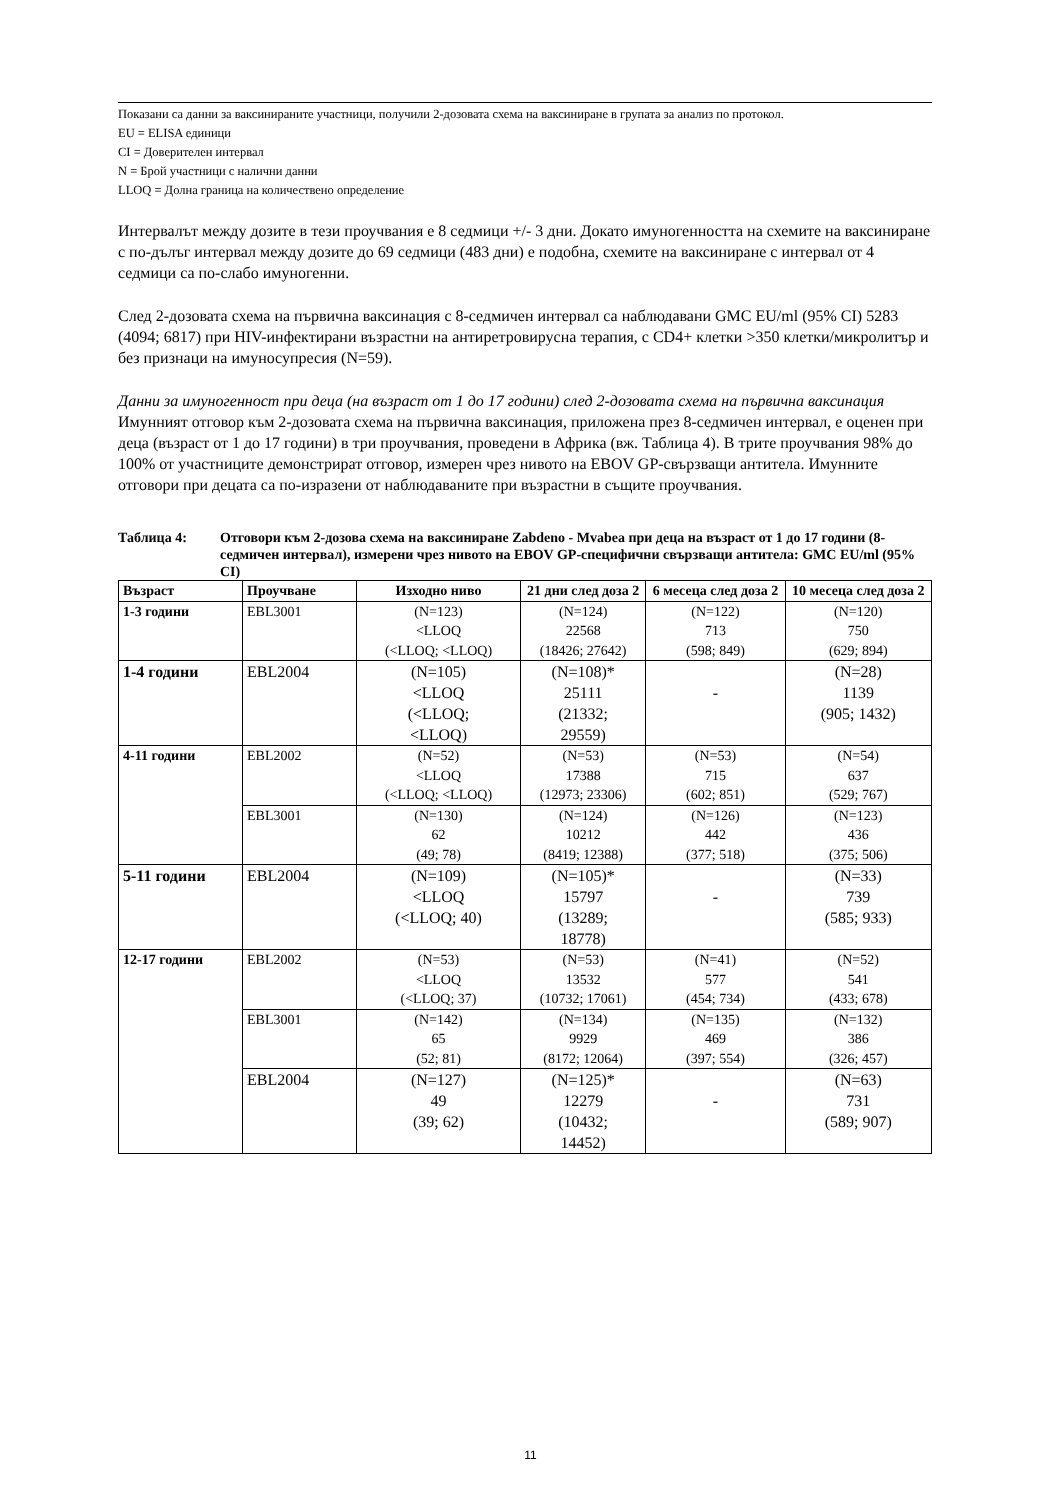Показани са данни за ваксинираните участници, получили 2-дозовата схема на ваксиниране в групата за анализ по протокол.
EU = ELISA единици
CI = Доверителен интервал
N = Брой участници с налични данни
LLOQ = Долна граница на количествено определение
Интервалът между дозите в тези проучвания е 8 седмици +/- 3 дни. Докато имуногенността на схемите на ваксиниране с по-дълъг интервал между дозите до 69 седмици (483 дни) е подобна, схемите на ваксиниране с интервал от 4 седмици са по-слабо имуногенни.
След 2-дозовата схема на първична ваксинация с 8-седмичен интервал са наблюдавани GMC EU/ml (95% CI) 5283 (4094; 6817) при HIV-инфектирани възрастни на антиретровирусна терапия, с CD4+ клетки >350 клетки/микролитър и без признаци на имуносупресия (N=59).
Данни за имуногенност при деца (на възраст от 1 до 17 години) след 2-дозовата схема на първична ваксинация
Имунният отговор към 2-дозовата схема на първична ваксинация, приложена през 8-седмичен интервал, е оценен при деца (възраст от 1 до 17 години) в три проучвания, проведени в Африка (вж. Таблица 4). В трите проучвания 98% до 100% от участниците демонстрират отговор, измерен чрез нивото на EBOV GP-свързващи антитела. Имунните отговори при децата са по-изразени от наблюдаваните при възрастни в същите проучвания.
Таблица 4: Отговори към 2-дозова схема на ваксиниране Zabdeno - Mvabea при деца на възраст от 1 до 17 години (8-седмичен интервал), измерени чрез нивото на EBOV GP-специфични свързващи антитела: GMC EU/ml (95% CI)
| Възраст | Проучване | Изходно ниво | 21 дни след доза 2 | 6 месеца след доза 2 | 10 месеца след доза 2 |
| --- | --- | --- | --- | --- | --- |
| 1-3 години | EBL3001 | (N=123) <LLOQ (<LLOQ; <LLOQ) | (N=124) 22568 (18426; 27642) | (N=122) 713 (598; 849) | (N=120) 750 (629; 894) |
| 1-4 години | EBL2004 | (N=105) <LLOQ (<LLOQ; <LLOQ) | (N=108)* 25111 (21332; 29559) | - | (N=28) 1139 (905; 1432) |
| 4-11 години | EBL2002 | (N=52) <LLOQ (<LLOQ; <LLOQ) | (N=53) 17388 (12973; 23306) | (N=53) 715 (602; 851) | (N=54) 637 (529; 767) |
| | EBL3001 | (N=130) 62 (49; 78) | (N=124) 10212 (8419; 12388) | (N=126) 442 (377; 518) | (N=123) 436 (375; 506) |
| 5-11 години | EBL2004 | (N=109) <LLOQ (<LLOQ; 40) | (N=105)* 15797 (13289; 18778) | - | (N=33) 739 (585; 933) |
| 12-17 години | EBL2002 | (N=53) <LLOQ (<LLOQ; 37) | (N=53) 13532 (10732; 17061) | (N=41) 577 (454; 734) | (N=52) 541 (433; 678) |
| | EBL3001 | (N=142) 65 (52; 81) | (N=134) 9929 (8172; 12064) | (N=135) 469 (397; 554) | (N=132) 386 (326; 457) |
| | EBL2004 | (N=127) 49 (39; 62) | (N=125)* 12279 (10432; 14452) | - | (N=63) 731 (589; 907) |
11